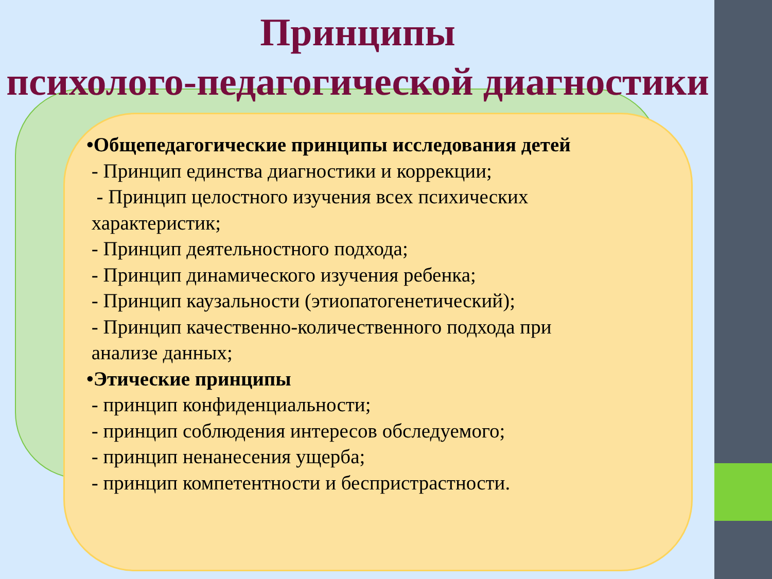Принципы
психолого-педагогической диагностики
•Общепедагогические принципы исследования детей
- Принцип единства диагностики и коррекции;
- Принцип целостного изучения всех психических
характеристик;
- Принцип деятельностного подхода;
- Принцип динамического изучения ребенка;
- Принцип каузальности (этиопатогенетический);
- Принцип качественно-количественного подхода при
анализе данных;
•Этические принципы
- принцип конфиденциальности;
- принцип соблюдения интересов обследуемого;
- принцип ненанесения ущерба;
- принцип компетентности и беспристрастности.